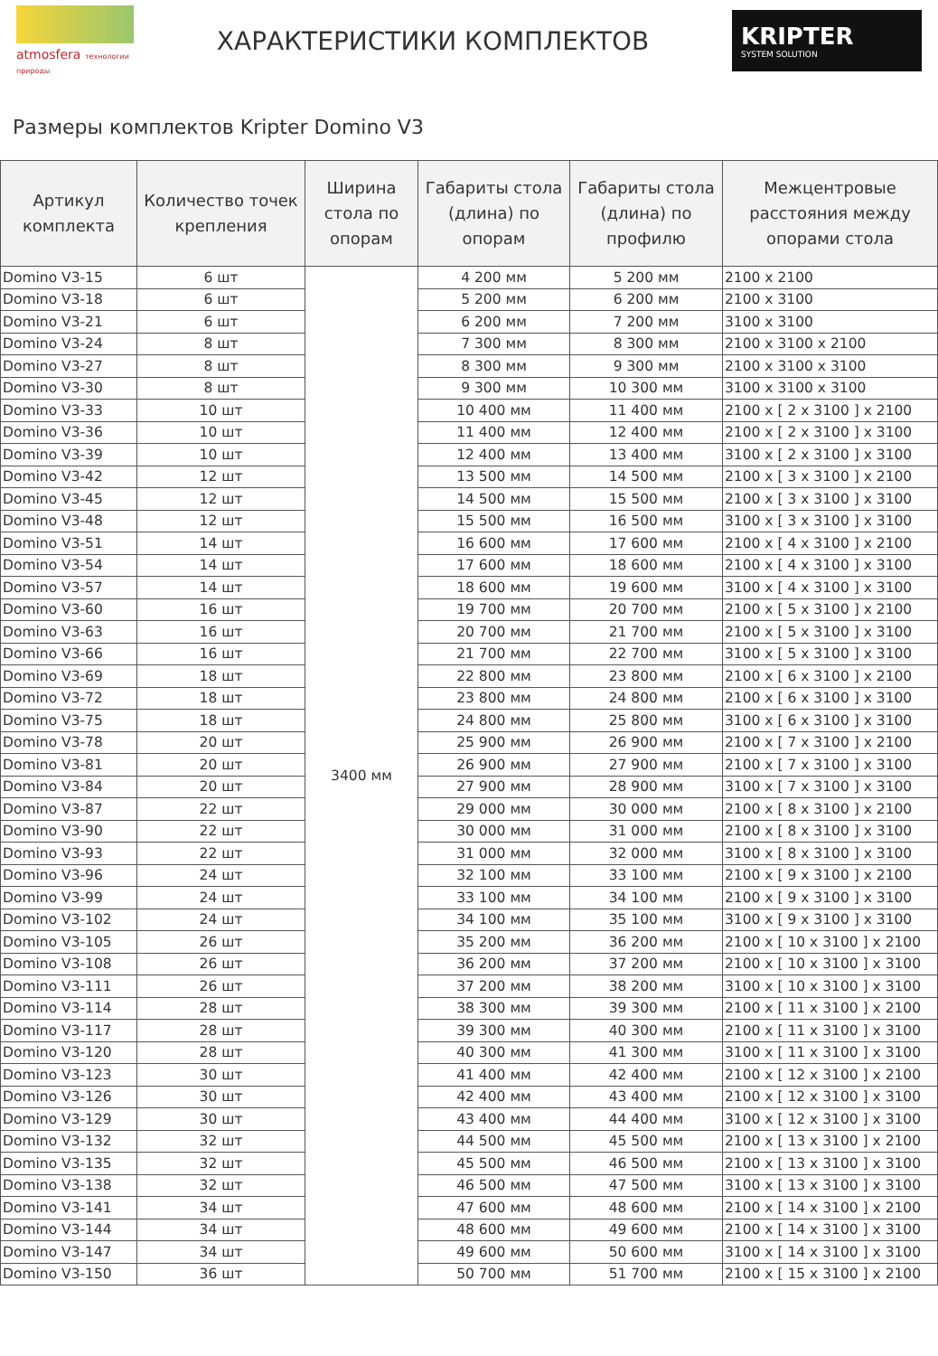atmosfera технологии природы
ХАРАКТЕРИСТИКИ КОМПЛЕКТОВ
KRIPTER
SYSTEM SOLUTION
Размеры комплектов Kripter Domino V3
| Артикул комплекта | Количество точек крепления | Ширина стола по опорам | Габариты стола (длина) по опорам | Габариты стола (длина) по профилю | Межцентровые расстояния между опорами стола |
| --- | --- | --- | --- | --- | --- |
| Domino V3-15 | 6 шт | 3400 мм | 4 200 мм | 5 200 мм | 2100 x 2100 |
| Domino V3-18 | 6 шт | | 5 200 мм | 6 200 мм | 2100 x 3100 |
| Domino V3-21 | 6 шт | | 6 200 мм | 7 200 мм | 3100 x 3100 |
| Domino V3-24 | 8 шт | | 7 300 мм | 8 300 мм | 2100 x 3100 x 2100 |
| Domino V3-27 | 8 шт | | 8 300 мм | 9 300 мм | 2100 x 3100 x 3100 |
| Domino V3-30 | 8 шт | | 9 300 мм | 10 300 мм | 3100 x 3100 x 3100 |
| Domino V3-33 | 10 шт | | 10 400 мм | 11 400 мм | 2100 x [ 2 x 3100 ] x 2100 |
| Domino V3-36 | 10 шт | | 11 400 мм | 12 400 мм | 2100 x [ 2 x 3100 ] x 3100 |
| Domino V3-39 | 10 шт | | 12 400 мм | 13 400 мм | 3100 x [ 2 x 3100 ] x 3100 |
| Domino V3-42 | 12 шт | | 13 500 мм | 14 500 мм | 2100 x [ 3 x 3100 ] x 2100 |
| Domino V3-45 | 12 шт | | 14 500 мм | 15 500 мм | 2100 x [ 3 x 3100 ] x 3100 |
| Domino V3-48 | 12 шт | | 15 500 мм | 16 500 мм | 3100 x [ 3 x 3100 ] x 3100 |
| Domino V3-51 | 14 шт | | 16 600 мм | 17 600 мм | 2100 x [ 4 x 3100 ] x 2100 |
| Domino V3-54 | 14 шт | | 17 600 мм | 18 600 мм | 2100 x [ 4 x 3100 ] x 3100 |
| Domino V3-57 | 14 шт | | 18 600 мм | 19 600 мм | 3100 x [ 4 x 3100 ] x 3100 |
| Domino V3-60 | 16 шт | | 19 700 мм | 20 700 мм | 2100 x [ 5 x 3100 ] x 2100 |
| Domino V3-63 | 16 шт | | 20 700 мм | 21 700 мм | 2100 x [ 5 x 3100 ] x 3100 |
| Domino V3-66 | 16 шт | | 21 700 мм | 22 700 мм | 3100 x [ 5 x 3100 ] x 3100 |
| Domino V3-69 | 18 шт | | 22 800 мм | 23 800 мм | 2100 x [ 6 x 3100 ] x 2100 |
| Domino V3-72 | 18 шт | | 23 800 мм | 24 800 мм | 2100 x [ 6 x 3100 ] x 3100 |
| Domino V3-75 | 18 шт | | 24 800 мм | 25 800 мм | 3100 x [ 6 x 3100 ] x 3100 |
| Domino V3-78 | 20 шт | | 25 900 мм | 26 900 мм | 2100 x [ 7 x 3100 ] x 2100 |
| Domino V3-81 | 20 шт | | 26 900 мм | 27 900 мм | 2100 x [ 7 x 3100 ] x 3100 |
| Domino V3-84 | 20 шт | | 27 900 мм | 28 900 мм | 3100 x [ 7 x 3100 ] x 3100 |
| Domino V3-87 | 22 шт | | 29 000 мм | 30 000 мм | 2100 x [ 8 x 3100 ] x 2100 |
| Domino V3-90 | 22 шт | | 30 000 мм | 31 000 мм | 2100 x [ 8 x 3100 ] x 3100 |
| Domino V3-93 | 22 шт | | 31 000 мм | 32 000 мм | 3100 x [ 8 x 3100 ] x 3100 |
| Domino V3-96 | 24 шт | | 32 100 мм | 33 100 мм | 2100 x [ 9 x 3100 ] x 2100 |
| Domino V3-99 | 24 шт | | 33 100 мм | 34 100 мм | 2100 x [ 9 x 3100 ] x 3100 |
| Domino V3-102 | 24 шт | | 34 100 мм | 35 100 мм | 3100 x [ 9 x 3100 ] x 3100 |
| Domino V3-105 | 26 шт | | 35 200 мм | 36 200 мм | 2100 x [ 10 x 3100 ] x 2100 |
| Domino V3-108 | 26 шт | | 36 200 мм | 37 200 мм | 2100 x [ 10 x 3100 ] x 3100 |
| Domino V3-111 | 26 шт | | 37 200 мм | 38 200 мм | 3100 x [ 10 x 3100 ] x 3100 |
| Domino V3-114 | 28 шт | | 38 300 мм | 39 300 мм | 2100 x [ 11 x 3100 ] x 2100 |
| Domino V3-117 | 28 шт | | 39 300 мм | 40 300 мм | 2100 x [ 11 x 3100 ] x 3100 |
| Domino V3-120 | 28 шт | | 40 300 мм | 41 300 мм | 3100 x [ 11 x 3100 ] x 3100 |
| Domino V3-123 | 30 шт | | 41 400 мм | 42 400 мм | 2100 x [ 12 x 3100 ] x 2100 |
| Domino V3-126 | 30 шт | | 42 400 мм | 43 400 мм | 2100 x [ 12 x 3100 ] x 3100 |
| Domino V3-129 | 30 шт | | 43 400 мм | 44 400 мм | 3100 x [ 12 x 3100 ] x 3100 |
| Domino V3-132 | 32 шт | | 44 500 мм | 45 500 мм | 2100 x [ 13 x 3100 ] x 2100 |
| Domino V3-135 | 32 шт | | 45 500 мм | 46 500 мм | 2100 x [ 13 x 3100 ] x 3100 |
| Domino V3-138 | 32 шт | | 46 500 мм | 47 500 мм | 3100 x [ 13 x 3100 ] x 3100 |
| Domino V3-141 | 34 шт | | 47 600 мм | 48 600 мм | 2100 x [ 14 x 3100 ] x 2100 |
| Domino V3-144 | 34 шт | | 48 600 мм | 49 600 мм | 2100 x [ 14 x 3100 ] x 3100 |
| Domino V3-147 | 34 шт | | 49 600 мм | 50 600 мм | 3100 x [ 14 x 3100 ] x 3100 |
| Domino V3-150 | 36 шт | | 50 700 мм | 51 700 мм | 2100 x [ 15 x 3100 ] x 2100 |